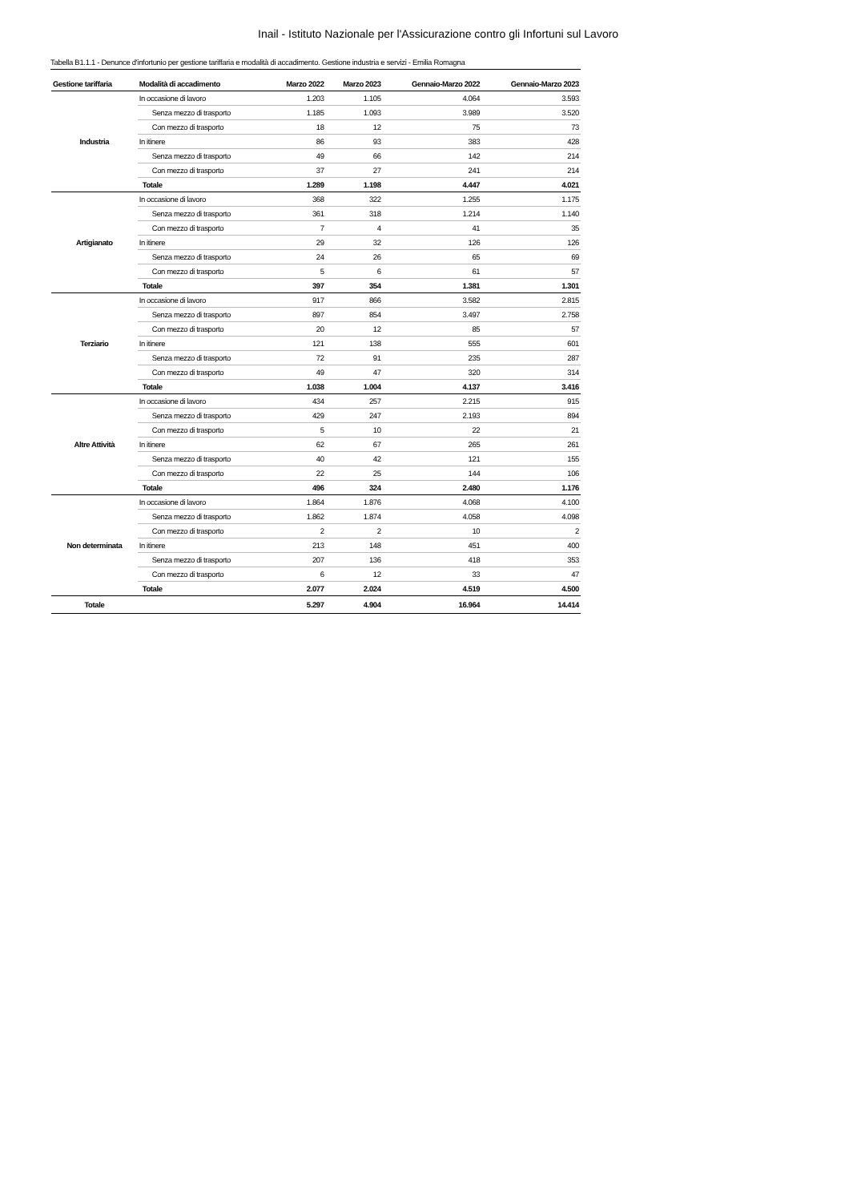Inail - Istituto Nazionale per l'Assicurazione contro gli Infortuni sul Lavoro
Tabella B1.1.1 - Denunce d'infortunio per gestione tariffaria e modalità di accadimento. Gestione industria e servizi - Emilia Romagna
| Gestione tariffaria | Modalità di accadimento | Marzo 2022 | Marzo 2023 | Gennaio-Marzo 2022 | Gennaio-Marzo 2023 |
| --- | --- | --- | --- | --- | --- |
| Industria | In occasione di lavoro | 1.203 | 1.105 | 4.064 | 3.593 |
| | Senza mezzo di trasporto | 1.185 | 1.093 | 3.989 | 3.520 |
| | Con mezzo di trasporto | 18 | 12 | 75 | 73 |
| | In itinere | 86 | 93 | 383 | 428 |
| | Senza mezzo di trasporto | 49 | 66 | 142 | 214 |
| | Con mezzo di trasporto | 37 | 27 | 241 | 214 |
| | Totale | 1.289 | 1.198 | 4.447 | 4.021 |
| Artigianato | In occasione di lavoro | 368 | 322 | 1.255 | 1.175 |
| | Senza mezzo di trasporto | 361 | 318 | 1.214 | 1.140 |
| | Con mezzo di trasporto | 7 | 4 | 41 | 35 |
| | In itinere | 29 | 32 | 126 | 126 |
| | Senza mezzo di trasporto | 24 | 26 | 65 | 69 |
| | Con mezzo di trasporto | 5 | 6 | 61 | 57 |
| | Totale | 397 | 354 | 1.381 | 1.301 |
| Terziario | In occasione di lavoro | 917 | 866 | 3.582 | 2.815 |
| | Senza mezzo di trasporto | 897 | 854 | 3.497 | 2.758 |
| | Con mezzo di trasporto | 20 | 12 | 85 | 57 |
| | In itinere | 121 | 138 | 555 | 601 |
| | Senza mezzo di trasporto | 72 | 91 | 235 | 287 |
| | Con mezzo di trasporto | 49 | 47 | 320 | 314 |
| | Totale | 1.038 | 1.004 | 4.137 | 3.416 |
| Altre Attività | In occasione di lavoro | 434 | 257 | 2.215 | 915 |
| | Senza mezzo di trasporto | 429 | 247 | 2.193 | 894 |
| | Con mezzo di trasporto | 5 | 10 | 22 | 21 |
| | In itinere | 62 | 67 | 265 | 261 |
| | Senza mezzo di trasporto | 40 | 42 | 121 | 155 |
| | Con mezzo di trasporto | 22 | 25 | 144 | 106 |
| | Totale | 496 | 324 | 2.480 | 1.176 |
| Non determinata | In occasione di lavoro | 1.864 | 1.876 | 4.068 | 4.100 |
| | Senza mezzo di trasporto | 1.862 | 1.874 | 4.058 | 4.098 |
| | Con mezzo di trasporto | 2 | 2 | 10 | 2 |
| | In itinere | 213 | 148 | 451 | 400 |
| | Senza mezzo di trasporto | 207 | 136 | 418 | 353 |
| | Con mezzo di trasporto | 6 | 12 | 33 | 47 |
| | Totale | 2.077 | 2.024 | 4.519 | 4.500 |
| Totale | | 5.297 | 4.904 | 16.964 | 14.414 |